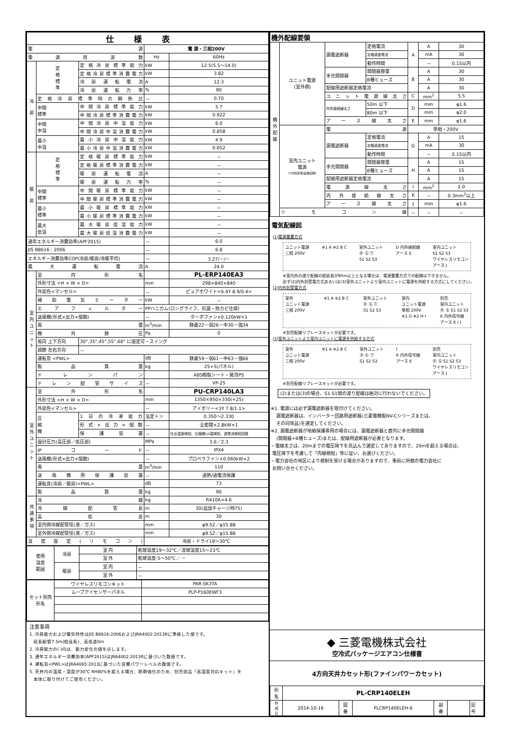| 仕様表 | | | | |
| --- | --- | --- | --- | --- |
| 電源 | | | 電 源・三相200V | |
| 電源周波数 | | | Hz | 60Hz |
| 冷 房 | 定 格 標 準 | 定格冷房標準能力 | kW | 12.5(5.5～14.0) |
| | | 定格冷房標準消費電力 | kW | 3.82 |
| | | 冷房運転電流 | A | 12.3 |
| | | 冷房運転力率 | % | 90 |
| | 定格冷房標準時の顕熱比 | | － | 0.70 |
| | 中間 標準 | 中間冷房標準能力 | kW | 5.7 |
| | | 中間冷房標準消費電力 | kW | 0.922 |
| | 中間 中温 | 中間冷房中温能力 | kW | 6.0 |
| | | 中間冷房中温消費電力 | kW | 0.858 |
| | 最小 中温 | 最小冷房中温能力 | kW | 4.9 |
| | | 最小冷房中温消費電力 | kW | 0.652 |
| 暖 房 | 定 格 標 準 | 定格暖房標準能力 | kW | － |
| | | 定格暖房標準消費電力 | kW | － |
| | | 暖房運転電流 | A | － |
| | | 暖房運転力率 | % | － |
| | 中間 標準 | 中間暖房標準能力 | kW | － |
| | | 中間暖房標準消費電力 | kW | － |
| | 最小 標準 | 最小暖房標準能力 | kW | － |
| | | 最小暖房標準消費電力 | kW | － |
| | 最大 低温 | 最大暖房低温能力 | kW | － |
| | | 最大暖房低温消費電力 | kW | － |
| 通年エネルギー消費効率(APF2015) | | | － | 6.0 |
| JIS B8616 : 2006 | | | － | 6.8 |
| エネルギー消費効率COP(冷房/暖房/冷暖平均) | | | － | 3.27/－/－ |
| 最大運転電流 | | | A | 24.0 |
| 室 内 ユ ニ ッ ト | 室内形名 | | | PL-ERP140EA3 |
| | 外形寸法 <H × W × D> | | mm | 298×840×840 |
| | 外装色<マンセル> | | － | ピュアホワイト<6.4Y 8.9/0.4> |
| | 補助電気ヒーター | | kW | － |
| | エアフィルター | | PPハニカム(ロングライフ、抗菌・防カビ仕様) | |
| | 送風機(形式×出力×個数) | | － | ターボファン×0.120kW×1 |
| | 風量 | | m<sup>3</sup>/min | 静粛22－弱26－中30－強34 |
| | 機外静圧 | | Pa | 0 |
| | 風向 上下方向 | 30°,35°,45°,55°,60° に設定可・スイング | | |
| | 調節 左右方向 | － | | |
| | 運転音 <PWL> | | dB | 静粛59－弱61－中63－強66 |
| | 製品質量 | | kg | 25+5(パネル) |
| | ドレンパン | | | ABS樹脂シート・発泡PS |
| | ドレン配管サイズ | | － | VP-25 |
| 室 外 ユ ニ ッ ト | 室外形名 | | | PU-CRP140LA3 |
| | 外形寸法 <H × W × D> | | mm | 1350×950×330(+25) |
| | 外装色<マンセル> | | － | アイボリー<3Y 7.8/1.1> |
| | 圧 縮 機 | 1日の冷凍能力 | 法定トン | 0.350～2.330 |
| | | 形式×出力×個数 | － | 全密閉×2.8kW×1 |
| | | 保護装置 | － | 吐出温度検知、圧縮機ｼｪﾙ温検知、過電流検知回路 |
| | 設計圧力(高圧部／低圧部) | | MPa | 3.6／2.3 |
| | IPコード | | － | IPX4 |
| | 送風機(形式×出力×個数) | | － | プロペラファン×0.060kW×2 |
| | 風量 | | m<sup>3</sup>/min | 110 |
| | 送風機用保護装置 | | － | 過熱/過電流保護 |
| | 運転音(冷房／暖房)<PWL> | | dB | 73 |
| | 製品質量 | | kg | 90 |
| 共 通 事 項 | 冷媒 | | kg | R410A×4.6 |
| | 冷媒配管長 | | m | 30(追加チャージ時75) |
| | 高低差 | | m | 30 |
| | 室内側冷媒配管径(液／ガス) | | mm | φ9.52／φ15.88 |
| | 室外側冷媒配管径(液／ガス) | | mm | φ9.52／φ15.88 |
| 温度設定(リモコン) | | | 冷房・ドライ19～30℃ | |
| 使用 温度 範囲 | 冷房 | 室 内 | 乾球温度19～32℃／湿球温度15～23℃ |
| | | 室 外 | 乾球温度-5～50℃／ － |
| | 暖房 | 室 内 | － |
| | | 室 外 | － |
| セット別売 形名 | ワイヤレスリモコンキット | PAR-SK3TA |
| | ムーブアイセンサーパネル | PLP-P160EWF3 |
注意事項
1. 冷房能力および電気特性はJIS B8616:2006およびJRA4002:2013Rに準拠した値です。
延長配管7.5m(相当長)、高低差0m
2. 冷房能力の( )内は、能力変化の値を示します。
3. 通年エネルギー消費効率(APF2015)はJRA4002:2013Rに基づいた数値です。
4. 運転音<PWL>はJRA4065:2013に基づいた音響パワーレベルの数値です。
5. 天井内の温度・湿度が30℃ RH80%を超える場合、断熱強化のため、別売部品『高湿度対応キット』を
本体に取り付けてご使用ください。
| 機外配線要領 | | | | | | |
| --- | --- | --- | --- | --- | --- | --- |
| 機 外 配 線 | ユニット電源 (室外側) | 漏電遮断器 | 定格電流 | A | A | 30 |
| | | | 定格感度電流 | | mA | 30 |
| | | | 動作時間 | | － | 0.1S以内 |
| | | 手元開閉器 | 開閉器容量 | B | A | 30 |
| | | | B種ヒューズ | | A | 30 |
| | | 配線用遮断器定格電流 | | | A | 30 |
| | | ユニット電源線太さ | | C | mm<sup>2</sup> | 5.5 |
| | | 内外接続線太さ | 50m 以下 | D | mm | φ1.6 |
| | | | 80m 以下 | | mm | φ2.0 |
| | | アース線太さ | | E | mm | φ1.6 |
| | 室内ユニット 電源 (*内外別受電接続時) | 電源 | | 単相・200V | | |
| | | 漏電遮断器 | 定格電流 | G | A | 15 |
| | | | 定格感度電流 | | mA | 30 |
| | | | 動作時間 | | － | 0.1S以内 |
| | | 手元開閉器 | 開閉器容量 | H | A | 15 |
| | | | B種ヒューズ | | A | 15 |
| | | 配線用遮断器定格電流 | | | A | 15 |
| | | 電源線太さ | | I | mm<sup>2</sup> | 2.0 |
| | | 内外接続線太さ | | K | － | 0.3mm<sup>2</sup>以上 |
| | | アース線太さ | | J | mm | φ1.6 |
| | リモコン線 | | | － | － | － |
電気配線図
(1)電源重畳方式
ユニット電源
三相 200V ※1 A ※2 B C 室外ユニット
Ⓡ Ⓢ Ⓣ
S1 S2 S3 D 内外接続線
アース E 室内ユニット
S1 S2 S3
ワイヤレスリモコン
アース J
※室内外の渡り配線の総延長が80m以上となる場合は、電源重畳方式での配線はできません。
必ず(2)内外別受電方式あるいは(3)室外ユニットより室内ユニットに電源を供給する方式にしてください。
(2)内外別受電方式
室外
ユニット電源
三相 200V ※1 A ※2 B C 室外ユニット
Ⓡ Ⓢ Ⓣ
S1 S2 S3 室内
ユニット電源
単相 200V
※1 G ※2 H I 別売
室内ユニット
Ⓡ Ⓢ S1 S2 S3
K 内外信号線
アース E / J
※別売配線リプレースキットが必要です。
(3)室外ユニットより室内ユニットに電源を供給する方式
室外
ユニット電源
三相 200V ※1 A ※2 B C 室外ユニット
Ⓡ Ⓢ Ⓣ
S1 S2 S3 I
K 内外信号線
アース E 別売
室内ユニット
Ⓡ Ⓢ S1 S2 S3
ワイヤレスリモコン
アース J
※別売配線リプレースキットが必要です。
(2)または(3)の場合、S1-S1間の渡り配線は絶対に行わないでください。
※1. 電源には必ず漏電遮断器を取付けてください。
漏電遮断器は、インバーター回路用遮断器(三菱電機製NV-Cシリーズまたは、
その同等品)を選定してください。
※2. 漏電遮断器が地絡保護専用の場合には、漏電遮断器と直列に手元開閉器
(開閉器+B種ヒューズ)または、配線用遮断器が必要となります。
・電線太さは、20mまでの電圧降下を見込んで選定してありますので、20mを超える場合は、
電圧降下を考慮して「内線規程」等に従い、お選びください。
・電力会社の地区により規制を受ける場合がありますので、事前に所轄の電力会社に
お問い合せください。
◆ 三菱電機株式会社
空冷式パッケージエアコン仕様書
4方向天井カセット形(ファインパワーカセット)
| 形 名 | PL-CRP140ELEH | | | | | |
| 作 成 日 | 2014-10-16 | 図 番 | PLCRP140ELEH-6 | 副 番 | | 記 号 |